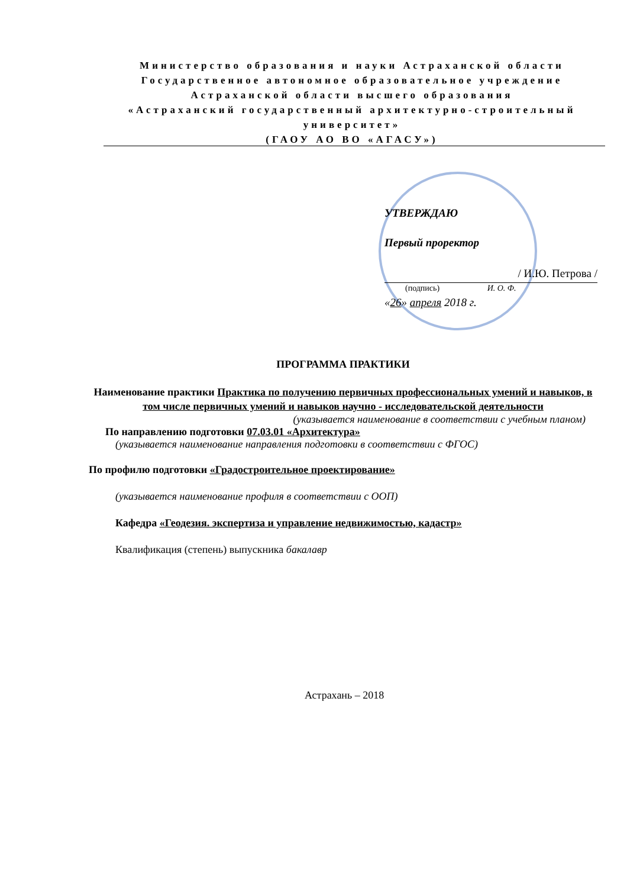Министерство образования и науки Астраханской области
Государственное автономное образовательное учреждение
Астраханской области высшего образования
«Астраханский государственный архитектурно-строительный университет»
(ГАОУ АО ВО «АГАСУ»)
УТВЕРЖДАЮ
Первый проректор
/ И.Ю. Петрова /
(подпись) И. О. Ф.
«26» апреля 2018 г.
ПРОГРАММА ПРАКТИКИ
Наименование практики Практика по получению первичных профессиональных умений и навыков, в том числе первичных умений и навыков научно - исследовательской деятельности
(указывается наименование в соответствии с учебным планом)
По направлению подготовки 07.03.01 «Архитектура»
(указывается наименование направления подготовки в соответствии с ФГОС)
По профилю подготовки «Градостроительное проектирование»
(указывается наименование профиля в соответствии с ООП)
Кафедра «Геодезия. экспертиза и управление недвижимостью, кадастр»
Квалификация (степень) выпускника бакалавр
Астрахань – 2018